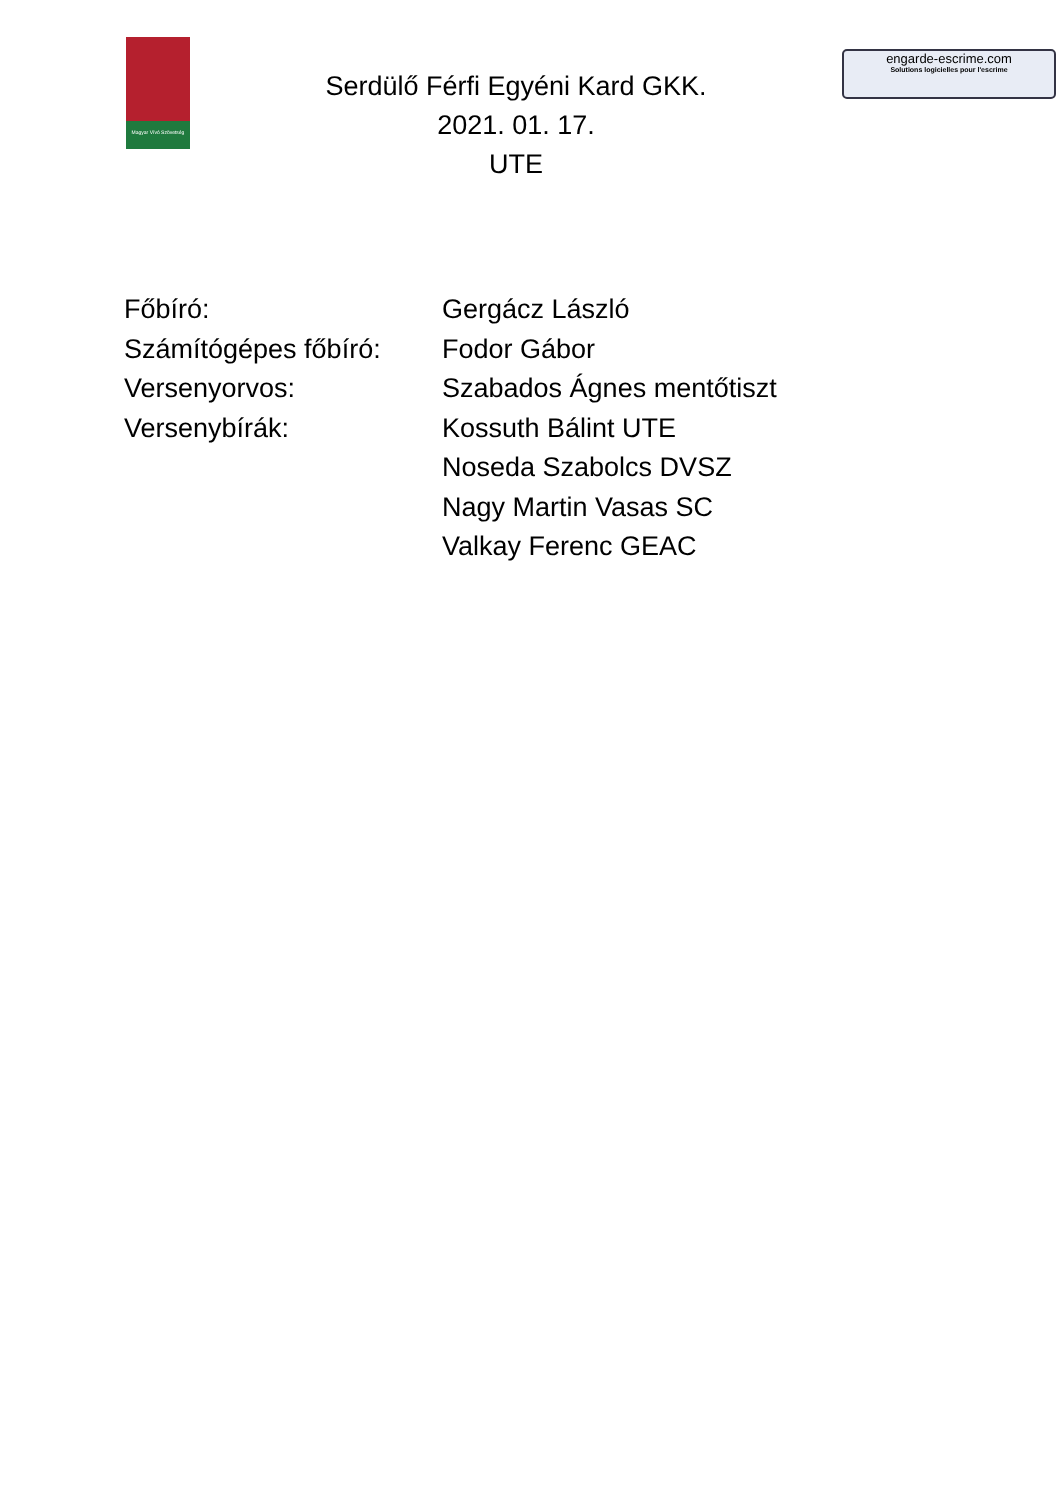Magyar Vívó Szövetség
Serdülő Férfi Egyéni Kard GKK.
2021. 01. 17.
UTE
engarde-escrime.com
Solutions logicielles pour l'escrime
| Főbíró: | Gergácz László |
| Számítógépes főbíró: | Fodor Gábor |
| Versenyorvos: | Szabados Ágnes mentőtiszt |
| Versenybírák: | Kossuth Bálint UTE |
| | Noseda Szabolcs DVSZ |
| | Nagy Martin Vasas SC |
| | Valkay Ferenc GEAC |